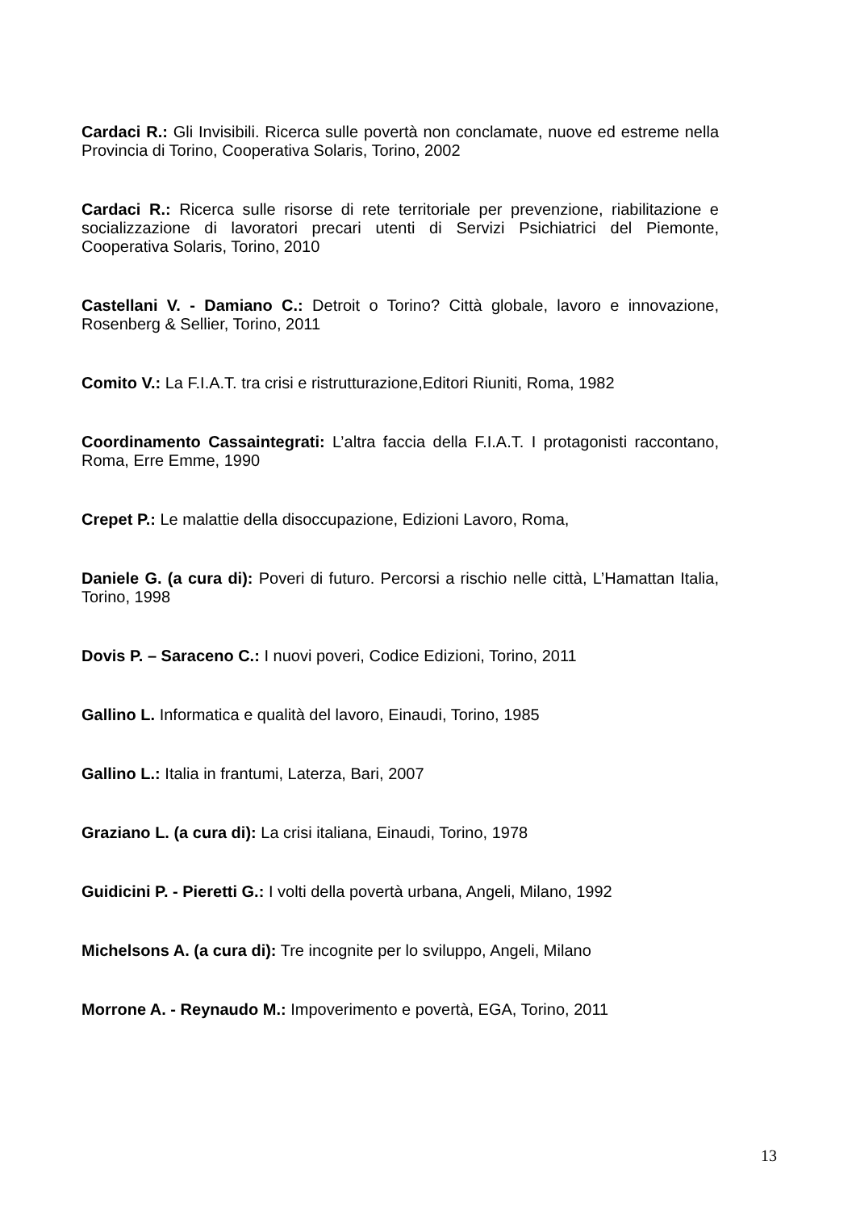Cardaci R.: Gli Invisibili. Ricerca sulle povertà non conclamate, nuove ed estreme nella Provincia di Torino, Cooperativa Solaris, Torino, 2002
Cardaci R.: Ricerca sulle risorse di rete territoriale per prevenzione, riabilitazione e socializzazione di lavoratori precari utenti di Servizi Psichiatrici del Piemonte, Cooperativa Solaris, Torino, 2010
Castellani V. - Damiano C.: Detroit o Torino? Città globale, lavoro e innovazione, Rosenberg & Sellier, Torino, 2011
Comito V.: La F.I.A.T. tra crisi e ristrutturazione,Editori Riuniti, Roma, 1982
Coordinamento Cassaintegrati: L’altra faccia della F.I.A.T. I protagonisti raccontano, Roma, Erre Emme, 1990
Crepet P.: Le malattie della disoccupazione, Edizioni Lavoro, Roma,
Daniele G. (a cura di): Poveri di futuro. Percorsi a rischio nelle città, L’Hamattan Italia, Torino, 1998
Dovis P. – Saraceno C.: I nuovi poveri, Codice Edizioni, Torino, 2011
Gallino L. Informatica e qualità del lavoro, Einaudi, Torino, 1985
Gallino L.: Italia in frantumi, Laterza, Bari, 2007
Graziano L. (a cura di): La crisi italiana, Einaudi, Torino, 1978
Guidicini P. - Pieretti G.: I volti della povertà urbana, Angeli, Milano, 1992
Michelsons A. (a cura di): Tre incognite per lo sviluppo, Angeli, Milano
Morrone A. - Reynaudo M.: Impoverimento e povertà, EGA, Torino, 2011
13